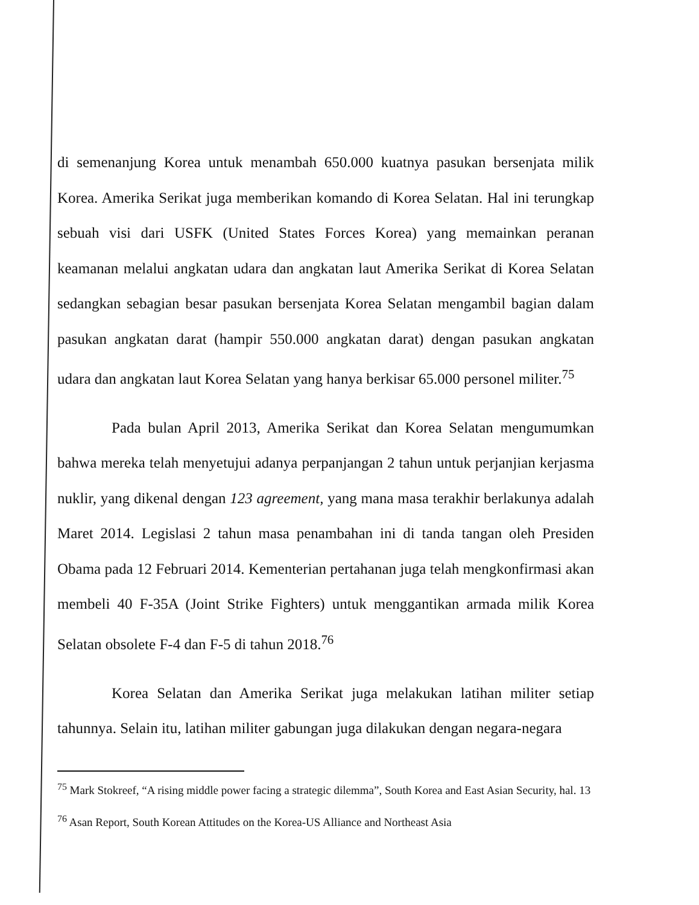di semenanjung Korea untuk menambah 650.000 kuatnya pasukan bersenjata milik Korea. Amerika Serikat juga memberikan komando di Korea Selatan. Hal ini terungkap sebuah visi dari USFK (United States Forces Korea) yang memainkan peranan keamanan melalui angkatan udara dan angkatan laut Amerika Serikat di Korea Selatan sedangkan sebagian besar pasukan bersenjata Korea Selatan mengambil bagian dalam pasukan angkatan darat (hampir 550.000 angkatan darat) dengan pasukan angkatan udara dan angkatan laut Korea Selatan yang hanya berkisar 65.000 personel militer.<sup>75</sup>
Pada bulan April 2013, Amerika Serikat dan Korea Selatan mengumumkan bahwa mereka telah menyetujui adanya perpanjangan 2 tahun untuk perjanjian kerjasma nuklir, yang dikenal dengan 123 agreement, yang mana masa terakhir berlakunya adalah Maret 2014. Legislasi 2 tahun masa penambahan ini di tanda tangan oleh Presiden Obama pada 12 Februari 2014. Kementerian pertahanan juga telah mengkonfirmasi akan membeli 40 F-35A (Joint Strike Fighters) untuk menggantikan armada milik Korea Selatan obsolete F-4 dan F-5 di tahun 2018.<sup>76</sup>
Korea Selatan dan Amerika Serikat juga melakukan latihan militer setiap tahunnya. Selain itu, latihan militer gabungan juga dilakukan dengan negara-negara
<sup>75</sup> Mark Stokreef, “A rising middle power facing a strategic dilemma”, South Korea and East Asian Security, hal. 13
<sup>76</sup> Asan Report, South Korean Attitudes on the Korea-US Alliance and Northeast Asia